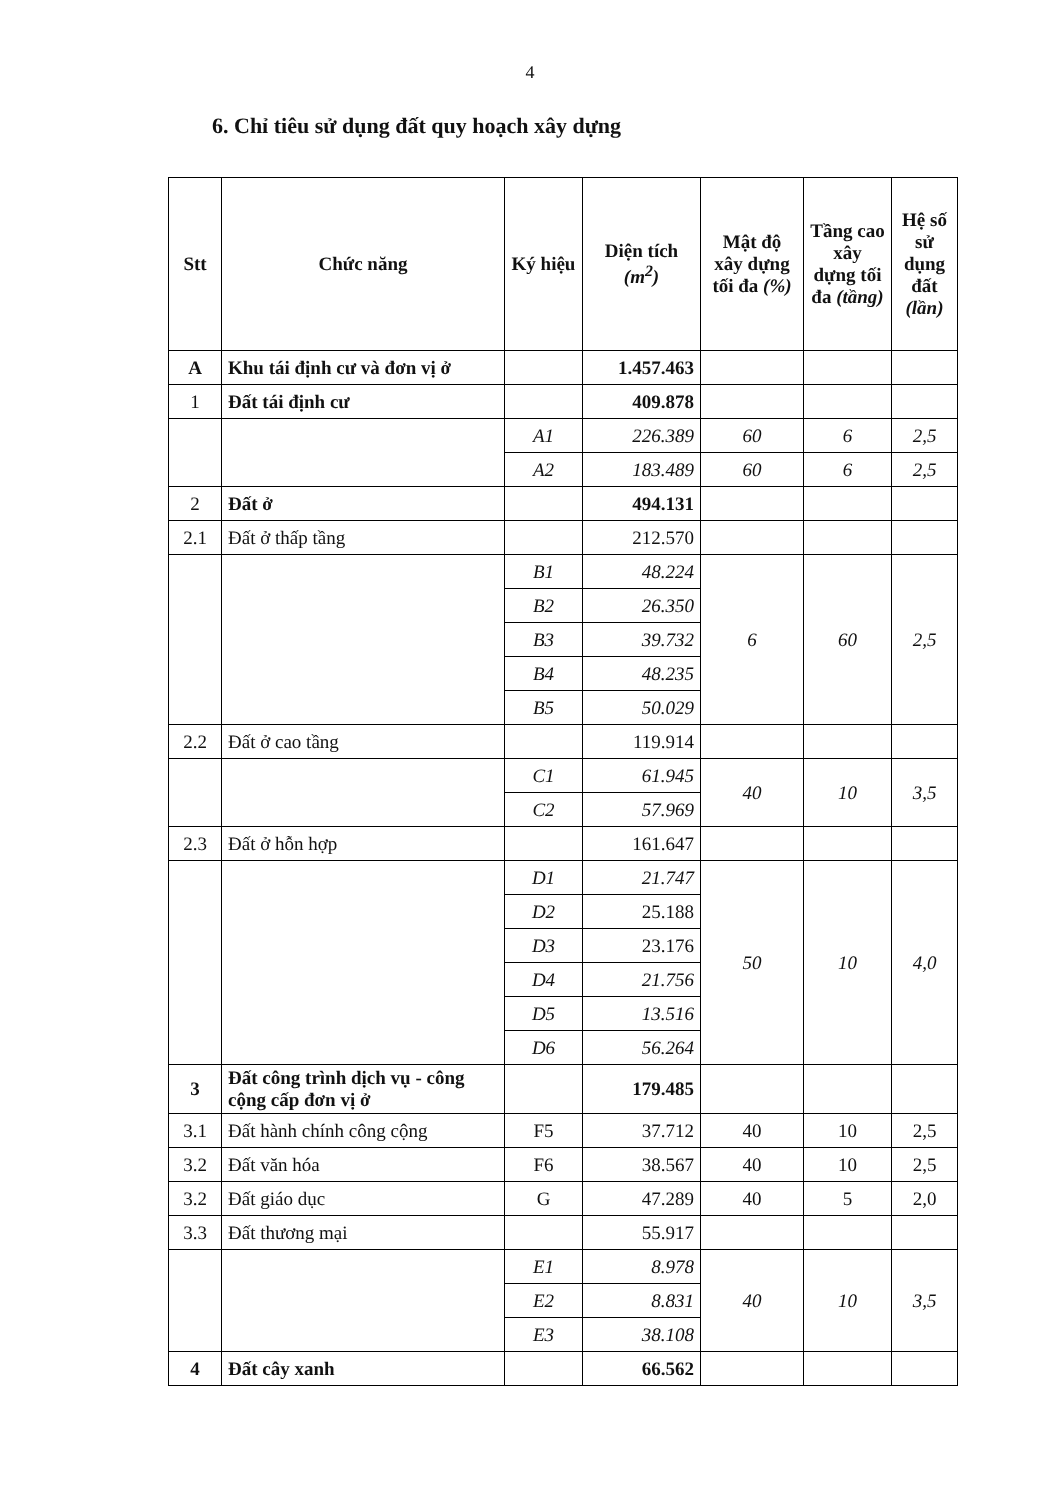4
6. Chỉ tiêu sử dụng đất quy hoạch xây dựng
| Stt | Chức năng | Ký hiệu | Diện tích (m<sup>2</sup>) | Mật độ xây dựng tối đa (%) | Tầng cao xây dựng tối đa (tầng) | Hệ số sử dụng đất (lần) |
| --- | --- | --- | --- | --- | --- | --- |
| A | Khu tái định cư và đơn vị ở | | 1.457.463 | | | |
| 1 | Đất tái định cư | | 409.878 | | | |
| | | A1 | 226.389 | 60 | 6 | 2,5 |
| | | A2 | 183.489 | 60 | 6 | 2,5 |
| 2 | Đất ở | | 494.131 | | | |
| 2.1 | Đất ở thấp tầng | | 212.570 | | | |
| | | B1 | 48.224 | 6 | 60 | 2,5 |
| | | B2 | 26.350 | | | |
| | | B3 | 39.732 | | | |
| | | B4 | 48.235 | | | |
| | | B5 | 50.029 | | | |
| 2.2 | Đất ở cao tầng | | 119.914 | | | |
| | | C1 | 61.945 | 40 | 10 | 3,5 |
| | | C2 | 57.969 | | | |
| 2.3 | Đất ở hỗn hợp | | 161.647 | | | |
| | | D1 | 21.747 | 50 | 10 | 4,0 |
| | | D2 | 25.188 | | | |
| | | D3 | 23.176 | | | |
| | | D4 | 21.756 | | | |
| | | D5 | 13.516 | | | |
| | | D6 | 56.264 | | | |
| 3 | Đất công trình dịch vụ - công cộng cấp đơn vị ở | | 179.485 | | | |
| 3.1 | Đất hành chính công cộng | F5 | 37.712 | 40 | 10 | 2,5 |
| 3.2 | Đất văn hóa | F6 | 38.567 | 40 | 10 | 2,5 |
| 3.2 | Đất giáo dục | G | 47.289 | 40 | 5 | 2,0 |
| 3.3 | Đất thương mại | | 55.917 | | | |
| | | E1 | 8.978 | 40 | 10 | 3,5 |
| | | E2 | 8.831 | | | |
| | | E3 | 38.108 | | | |
| 4 | Đất cây xanh | | 66.562 | | | |